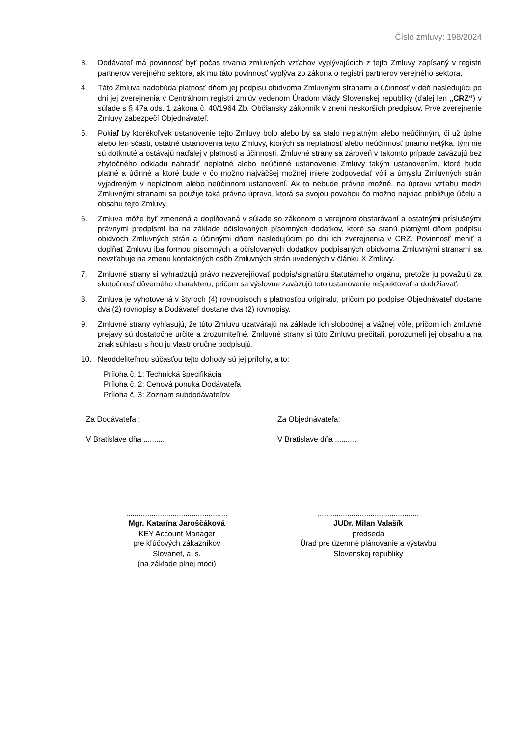Číslo zmluvy: 198/2024
3. Dodávateľ má povinnosť byť počas trvania zmluvných vzťahov vyplývajúcich z tejto Zmluvy zapísaný v registri partnerov verejného sektora, ak mu táto povinnosť vyplýva zo zákona o registri partnerov verejného sektora.
4. Táto Zmluva nadobúda platnosť dňom jej podpisu obidvoma Zmluvnými stranami a účinnosť v deň nasledujúci po dni jej zverejnenia v Centrálnom registri zmlúv vedenom Úradom vlády Slovenskej republiky (ďalej len „CRZ“) v súlade s § 47a ods. 1 zákona č. 40/1964 Zb. Občiansky zákonník v znení neskorších predpisov. Prvé zverejnenie Zmluvy zabezpečí Objednávateľ.
5. Pokiaľ by ktorékoľvek ustanovenie tejto Zmluvy bolo alebo by sa stalo neplatným alebo neúčinným, či už úplne alebo len sčasti, ostatné ustanovenia tejto Zmluvy, ktorých sa neplatnosť alebo neúčinnosť priamo netýka, tým nie sú dotknuté a ostávajú naďalej v platnosti a účinnosti. Zmluvné strany sa zároveň v takomto prípade zaväzujú bez zbytočného odkladu nahradiť neplatné alebo neúčinné ustanovenie Zmluvy takým ustanovením, ktoré bude platné a účinné a ktoré bude v čo možno najväčšej možnej miere zodpovedať vôli a úmyslu Zmluvných strán vyjadreným v neplatnom alebo neúčinnom ustanovení. Ak to nebude právne možné, na úpravu vzťahu medzi Zmluvnými stranami sa použije taká právna úprava, ktorá sa svojou povahou čo možno najviac približuje účelu a obsahu tejto Zmluvy.
6. Zmluva môže byť zmenená a doplňovaná v súlade so zákonom o verejnom obstarávaní a ostatnými príslušnými právnymi predpismi iba na základe očíslovaných písomných dodatkov, ktoré sa stanú platnými dňom podpisu obidvoch Zmluvných strán a účinnými dňom nasledujúcim po dni ich zverejnenia v CRZ. Povinnosť meniť a dopĺňať Zmluvu iba formou písomných a očíslovaných dodatkov podpísaných obidvoma Zmluvnými stranami sa nevzťahuje na zmenu kontaktných osôb Zmluvných strán uvedených v článku X Zmluvy.
7. Zmluvné strany si vyhradzujú právo nezverejňovať podpis/signatúru štatutárneho orgánu, pretože ju považujú za skutočnosť dôverného charakteru, pričom sa výslovne zaväzujú toto ustanovenie rešpektovať a dodržiavať.
8. Zmluva je vyhotovená v štyroch (4) rovnopisoch s platnosťou originálu, pričom po podpise Objednávateľ dostane dva (2) rovnopisy a Dodávateľ dostane dva (2) rovnopisy.
9. Zmluvné strany vyhlasujú, že túto Zmluvu uzatvárajú na základe ich slobodnej a vážnej vôle, pričom ich zmluvné prejavy sú dostatočne určité a zrozumiteľné. Zmluvné strany si túto Zmluvu prečítali, porozumeli jej obsahu a na znak súhlasu s ňou ju vlastnoručne podpisujú.
10. Neoddeliteľnou súčasťou tejto dohody sú jej prílohy, a to:
Príloha č. 1: Technická špecifikácia
Príloha č. 2: Cenová ponuka Dodávateľa
Príloha č. 3: Zoznam subdodávateľov
Za Dodávateľa :
V Bratislave dňa ..........
Za Objednávateľa:
V Bratislave dňa ..........
................................................
Mgr. Katarína Jaroščáková
KEY Account Manager
pre kľúčových zákazníkov
Slovanet, a. s.
(na základe plnej moci)
................................................
JUDr. Milan Valašík
predseda
Úrad pre územné plánovanie a výstavbu
Slovenskej republiky